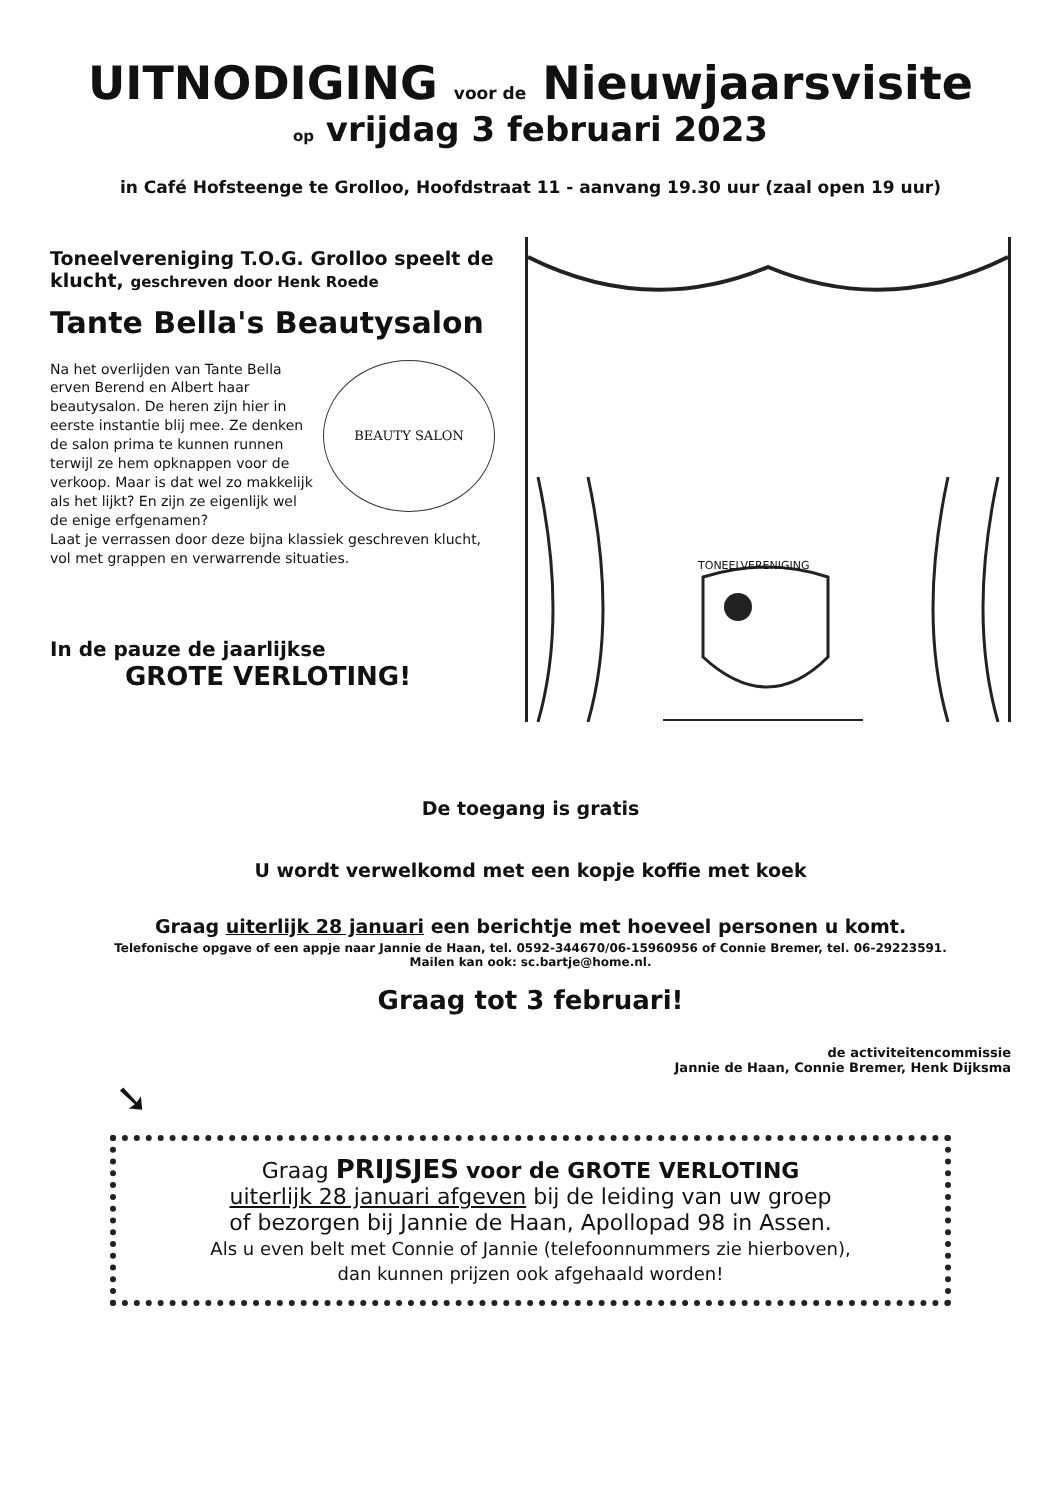UITNODIGING voor de Nieuwjaarsvisite
op vrijdag 3 februari 2023
in Café Hofsteenge te Grolloo, Hoofdstraat 11 - aanvang 19.30 uur (zaal open 19 uur)
Toneelvereniging T.O.G. Grolloo speelt de klucht, geschreven door Henk Roede
Tante Bella's Beautysalon
BEAUTY SALON
Na het overlijden van Tante Bella erven Berend en Albert haar beautysalon. De heren zijn hier in eerste instantie blij mee. Ze denken de salon prima te kunnen runnen terwijl ze hem opknappen voor de verkoop. Maar is dat wel zo makkelijk als het lijkt? En zijn ze eigenlijk wel de enige erfgenamen?
Laat je verrassen door deze bijna klassiek geschreven klucht, vol met grappen en verwarrende situaties.
In de pauze de jaarlijkse
GROTE VERLOTING!
TONEELVERENIGING
De toegang is gratis
U wordt verwelkomd met een kopje koffie met koek
Graag uiterlijk 28 januari een berichtje met hoeveel personen u komt.
Telefonische opgave of een appje naar Jannie de Haan, tel. 0592-344670/06-15960956 of Connie Bremer, tel. 06-29223591.
Mailen kan ook: sc.bartje@home.nl.
Graag tot 3 februari!
de activiteitencommissie
Jannie de Haan, Connie Bremer, Henk Dijksma
➘
Graag PRIJSJES voor de GROTE VERLOTING
uiterlijk 28 januari afgeven bij de leiding van uw groep
of bezorgen bij Jannie de Haan, Apollopad 98 in Assen.
Als u even belt met Connie of Jannie (telefoonnummers zie hierboven),
dan kunnen prijzen ook afgehaald worden!